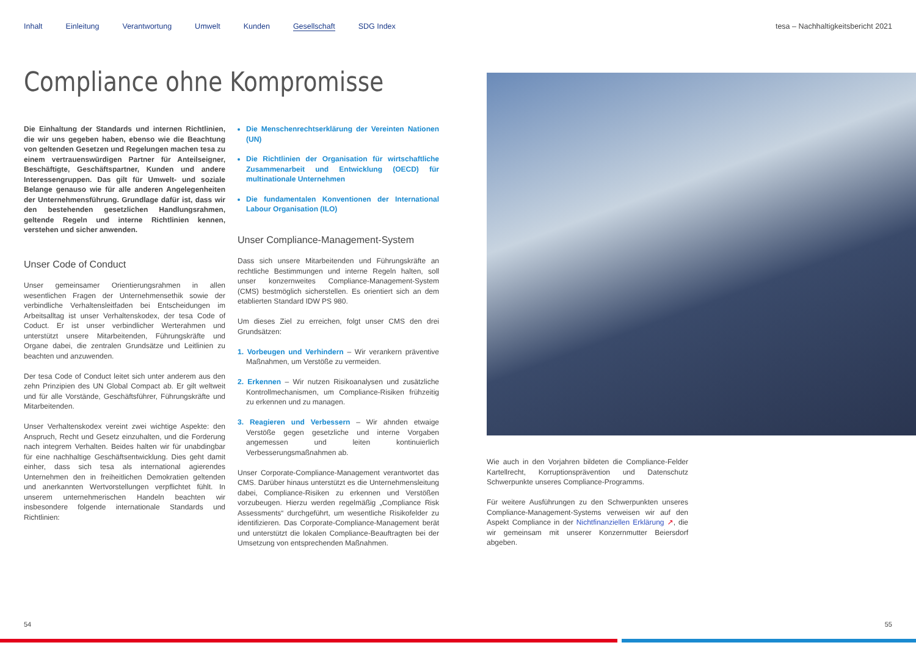Inhalt Einleitung Verantwortung Umwelt Kunden Gesellschaft SDG Index tesa – Nachhaltigkeitsbericht 2021
Compliance ohne Kompromisse
Die Einhaltung der Standards und internen Richtlinien, die wir uns gegeben haben, ebenso wie die Beachtung von geltenden Gesetzen und Regelungen machen tesa zu einem vertrauenswürdigen Partner für Anteilseigner, Beschäftigte, Geschäftspartner, Kunden und andere Interessengruppen. Das gilt für Umwelt- und soziale Belange genauso wie für alle anderen Angelegenheiten der Unternehmensführung. Grundlage dafür ist, dass wir den bestehenden gesetzlichen Handlungsrahmen, geltende Regeln und interne Richtlinien kennen, verstehen und sicher anwenden.
Unser Code of Conduct
Unser gemeinsamer Orientierungsrahmen in allen wesentlichen Fragen der Unternehmensethik sowie der verbindliche Verhaltensleitfaden bei Entscheidungen im Arbeitsalltag ist unser Verhaltenskodex, der tesa Code of Coduct. Er ist unser verbindlicher Werterahmen und unterstützt unsere Mitarbeitenden, Führungskräfte und Organe dabei, die zentralen Grundsätze und Leitlinien zu beachten und anzuwenden.
Der tesa Code of Conduct leitet sich unter anderem aus den zehn Prinzipien des UN Global Compact ab. Er gilt weltweit und für alle Vorstände, Geschäftsführer, Führungskräfte und Mitarbeitenden.
Unser Verhaltenskodex vereint zwei wichtige Aspekte: den Anspruch, Recht und Gesetz einzuhalten, und die Forderung nach integrem Verhalten. Beides halten wir für unabdingbar für eine nachhaltige Geschäftsentwicklung. Dies geht damit einher, dass sich tesa als international agierendes Unternehmen den in freiheitlichen Demokratien geltenden und anerkannten Wertvorstellungen verpflichtet fühlt. In unserem unternehmerischen Handeln beachten wir insbesondere folgende internationale Standards und Richtlinien:
Die Menschenrechtserklärung der Vereinten Nationen (UN)
Die Richtlinien der Organisation für wirtschaftliche Zusammenarbeit und Entwicklung (OECD) für multinationale Unternehmen
Die fundamentalen Konventionen der International Labour Organisation (ILO)
Unser Compliance-Management-System
Dass sich unsere Mitarbeitenden und Führungskräfte an rechtliche Bestimmungen und interne Regeln halten, soll unser konzernweites Compliance-Management-System (CMS) bestmöglich sicherstellen. Es orientiert sich an dem etablierten Standard IDW PS 980.
Um dieses Ziel zu erreichen, folgt unser CMS den drei Grundsätzen:
1. Vorbeugen und Verhindern – Wir verankern präventive Maßnahmen, um Verstöße zu vermeiden.
2. Erkennen – Wir nutzen Risikoanalysen und zusätzliche Kontrollmechanismen, um Compliance-Risiken frühzeitig zu erkennen und zu managen.
3. Reagieren und Verbessern – Wir ahnden etwaige Verstöße gegen gesetzliche und interne Vorgaben angemessen und leiten kontinuierlich Verbesserungsmaßnahmen ab.
Unser Corporate-Compliance-Management verantwortet das CMS. Darüber hinaus unterstützt es die Unternehmensleitung dabei, Compliance-Risiken zu erkennen und Verstößen vorzubeugen. Hierzu werden regelmäßig „Compliance Risk Assessments“ durchgeführt, um wesentliche Risikofelder zu identifizieren. Das Corporate-Compliance-Management berät und unterstützt die lokalen Compliance-Beauftragten bei der Umsetzung von entsprechenden Maßnahmen.
Wie auch in den Vorjahren bildeten die Compliance-Felder Kartellrecht, Korruptionsprävention und Datenschutz Schwerpunkte unseres Compliance-Programms.
Für weitere Ausführungen zu den Schwerpunkten unseres Compliance-Management-Systems verweisen wir auf den Aspekt Compliance in der Nichtfinanziellen Erklärung ↗, die wir gemeinsam mit unserer Konzernmutter Beiersdorf abgeben.
54 55